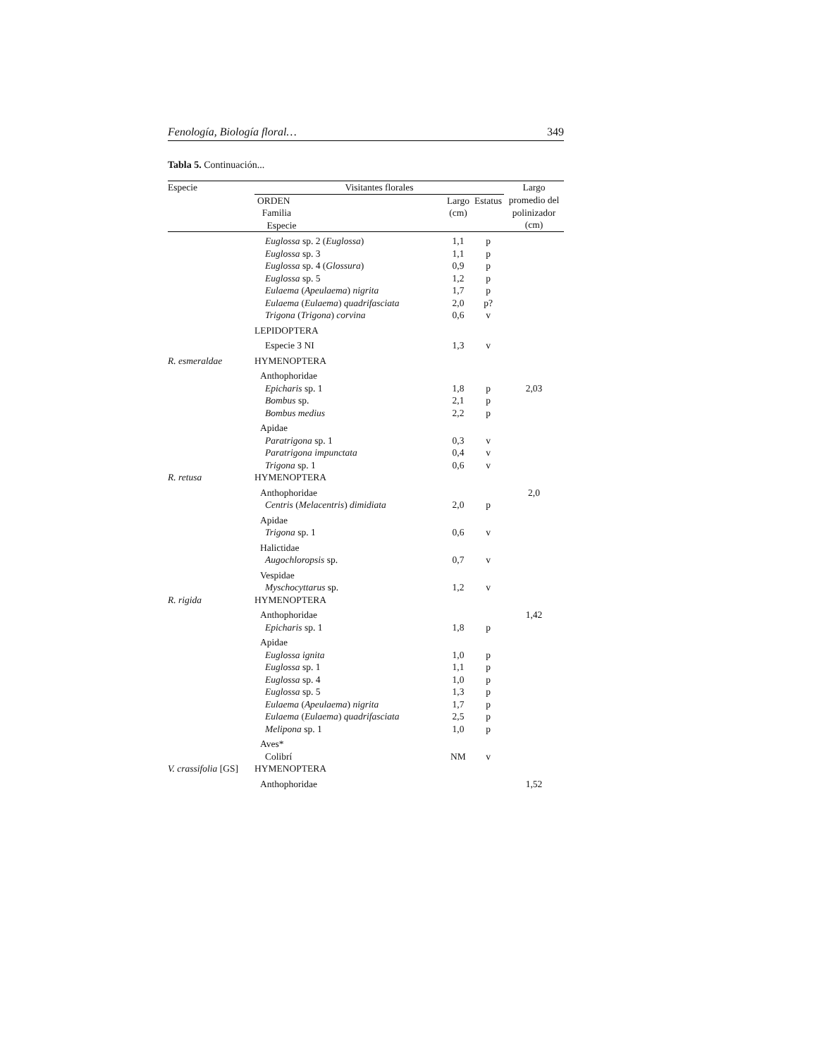Fenología, Biología floral… 349
Tabla 5. Continuación...
| Especie | Visitantes florales | | | Largo |
| --- | --- | --- | --- | --- |
| | ORDEN Familia Especie | Largo (cm) | Estatus | promedio del polinizador (cm) |
| | Euglossa sp. 2 ( Euglossa ) | 1,1 | p | |
| | Euglossa sp. 3 | 1,1 | p | |
| | Euglossa sp. 4 ( Glossura ) | 0,9 | p | |
| | Euglossa sp. 5 | 1,2 | p | |
| | Eulaema ( Apeulaema ) nigrita | 1,7 | p | |
| | Eulaema ( Eulaema ) quadrifasciata | 2,0 | p? | |
| | Trigona ( Trigona ) corvina | 0,6 | v | |
| | LEPIDOPTERA | | | |
| | Especie 3 NI | 1,3 | v | |
| R. esmeraldae | HYMENOPTERA | | | |
| | Anthophoridae | | | |
| | Epicharis sp. 1 | 1,8 | p | 2,03 |
| | Bombus sp. | 2,1 | p | |
| | Bombus medius | 2,2 | p | |
| | Apidae | | | |
| | Paratrigona sp. 1 | 0,3 | v | |
| | Paratrigona impunctata | 0,4 | v | |
| | Trigona sp. 1 | 0,6 | v | |
| R. retusa | HYMENOPTERA | | | |
| | Anthophoridae | | | 2,0 |
| | Centris ( Melacentris ) dimidiata | 2,0 | p | |
| | Apidae | | | |
| | Trigona sp. 1 | 0,6 | v | |
| | Halictidae | | | |
| | Augochloropsis sp. | 0,7 | v | |
| | Vespidae | | | |
| | Myschocyttarus sp. | 1,2 | v | |
| R. rigida | HYMENOPTERA | | | |
| | Anthophoridae | | | 1,42 |
| | Epicharis sp. 1 | 1,8 | p | |
| | Apidae | | | |
| | Euglossa ignita | 1,0 | p | |
| | Euglossa sp. 1 | 1,1 | p | |
| | Euglossa sp. 4 | 1,0 | p | |
| | Euglossa sp. 5 | 1,3 | p | |
| | Eulaema ( Apeulaema ) nigrita | 1,7 | p | |
| | Eulaema ( Eulaema ) quadrifasciata | 2,5 | p | |
| | Melipona sp. 1 | 1,0 | p | |
| | Aves* | | | |
| | Colibrí | NM | v | |
| V. crassifolia [GS] | HYMENOPTERA | | | |
| | Anthophoridae | | | 1,52 |